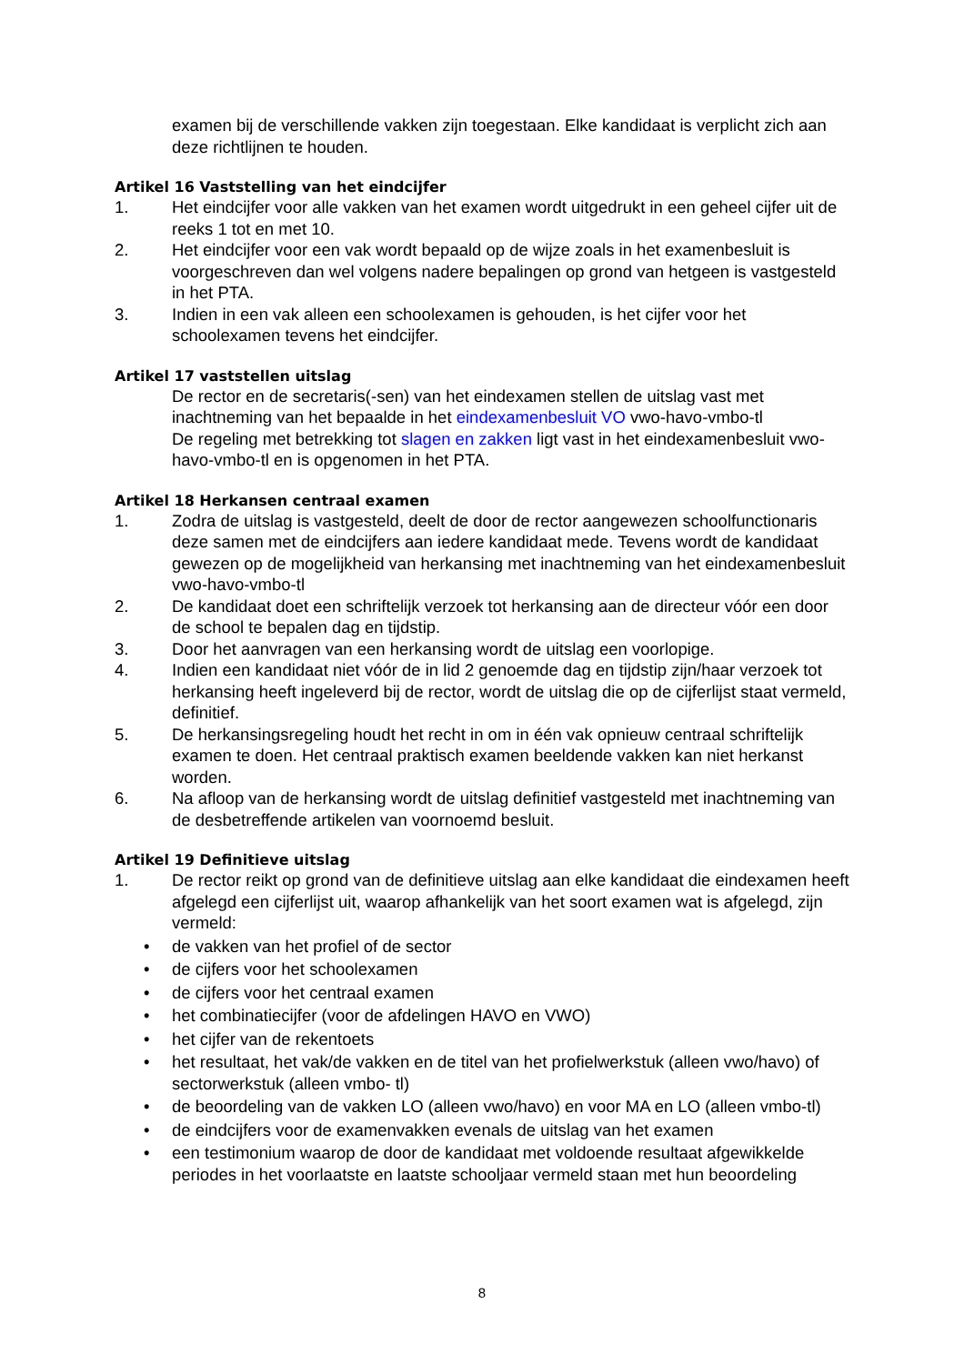examen bij de verschillende vakken zijn toegestaan. Elke kandidaat is verplicht zich aan deze richtlijnen te houden.
Artikel 16 Vaststelling van het eindcijfer
1. Het eindcijfer voor alle vakken van het examen wordt uitgedrukt in een geheel cijfer uit de reeks 1 tot en met 10.
2. Het eindcijfer voor een vak wordt bepaald op de wijze zoals in het examenbesluit is voorgeschreven dan wel volgens nadere bepalingen op grond van hetgeen is vastgesteld in het PTA.
3. Indien in een vak alleen een schoolexamen is gehouden, is het cijfer voor het schoolexamen tevens het eindcijfer.
Artikel 17 vaststellen uitslag
De rector en de secretaris(-sen) van het eindexamen stellen de uitslag vast met inachtneming van het bepaalde in het eindexamenbesluit VO vwo-havo-vmbo-tl
De regeling met betrekking tot slagen en zakken ligt vast in het eindexamenbesluit vwo-havo-vmbo-tl en is opgenomen in het PTA.
Artikel 18 Herkansen centraal examen
1. Zodra de uitslag is vastgesteld, deelt de door de rector aangewezen schoolfunctionaris deze samen met de eindcijfers aan iedere kandidaat mede. Tevens wordt de kandidaat gewezen op de mogelijkheid van herkansing met inachtneming van het eindexamenbesluit vwo-havo-vmbo-tl
2. De kandidaat doet een schriftelijk verzoek tot herkansing aan de directeur vóór een door de school te bepalen dag en tijdstip.
3. Door het aanvragen van een herkansing wordt de uitslag een voorlopige.
4. Indien een kandidaat niet vóór de in lid 2 genoemde dag en tijdstip zijn/haar verzoek tot herkansing heeft ingeleverd bij de rector, wordt de uitslag die op de cijferlijst staat vermeld, definitief.
5. De herkansingsregeling houdt het recht in om in één vak opnieuw centraal schriftelijk examen te doen. Het centraal praktisch examen beeldende vakken kan niet herkanst worden.
6. Na afloop van de herkansing wordt de uitslag definitief vastgesteld met inachtneming van de desbetreffende artikelen van voornoemd besluit.
Artikel 19 Definitieve uitslag
1. De rector reikt op grond van de definitieve uitslag aan elke kandidaat die eindexamen heeft afgelegd een cijferlijst uit, waarop afhankelijk van het soort examen wat is afgelegd, zijn vermeld:
• de vakken van het profiel of de sector
• de cijfers voor het schoolexamen
• de cijfers voor het centraal examen
• het combinatiecijfer (voor de afdelingen HAVO en VWO)
• het cijfer van de rekentoets
• het resultaat, het vak/de vakken en de titel van het profielwerkstuk (alleen vwo/havo) of sectorwerkstuk (alleen vmbo- tl)
• de beoordeling van de vakken LO (alleen vwo/havo) en voor MA en LO (alleen vmbo-tl)
• de eindcijfers voor de examenvakken evenals de uitslag van het examen
• een testimonium waarop de door de kandidaat met voldoende resultaat afgewikkelde periodes in het voorlaatste en laatste schooljaar vermeld staan met hun beoordeling
8